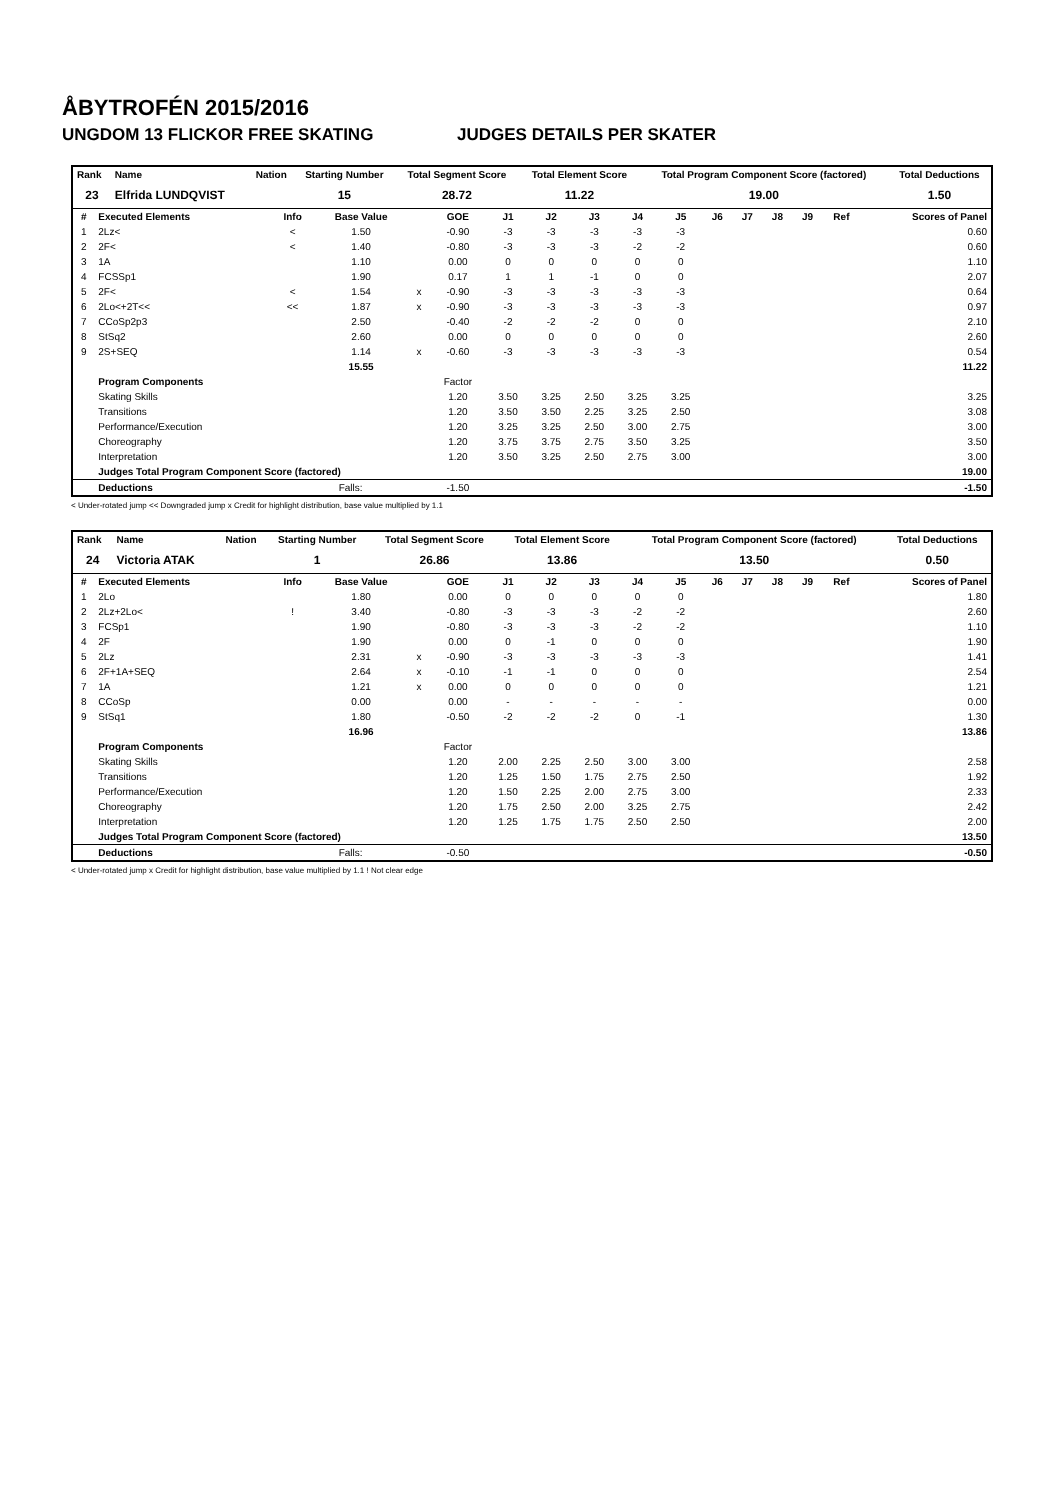ÅBYTROFÉN 2015/2016
UNGDOM 13 FLICKOR FREE SKATING JUDGES DETAILS PER SKATER
| Rank | Name | Nation | Starting Number | Total Segment Score | Total Element Score | Total Program Component Score (factored) | Total Deductions |
| --- | --- | --- | --- | --- | --- | --- | --- |
| 23 | Elfrida LUNDQVIST | | 15 | 28.72 | 11.22 | 19.00 | 1.50 |
| # | Executed Elements | Info | Base Value | | GOE | J1 | J2 | J3 | J4 | J5 | J6 | J7 | J8 | J9 | Ref | Scores of Panel |
| --- | --- | --- | --- | --- | --- | --- | --- | --- | --- | --- | --- | --- | --- | --- | --- | --- |
| 1 | 2Lz< | < | 1.50 | | -0.90 | -3 | -3 | -3 | -3 | -3 | | | | | | 0.60 |
| 2 | 2F< | < | 1.40 | | -0.80 | -3 | -3 | -3 | -2 | -2 | | | | | | 0.60 |
| 3 | 1A | | 1.10 | | 0.00 | 0 | 0 | 0 | 0 | 0 | | | | | | 1.10 |
| 4 | FCSSp1 | | 1.90 | | 0.17 | 1 | 1 | -1 | 0 | 0 | | | | | | 2.07 |
| 5 | 2F< | < | 1.54 | x | -0.90 | -3 | -3 | -3 | -3 | -3 | | | | | | 0.64 |
| 6 | 2Lo<+2T<< | << | 1.87 | x | -0.90 | -3 | -3 | -3 | -3 | -3 | | | | | | 0.97 |
| 7 | CCoSp2p3 | | 2.50 | | -0.40 | -2 | -2 | -2 | 0 | 0 | | | | | | 2.10 |
| 8 | StSq2 | | 2.60 | | 0.00 | 0 | 0 | 0 | 0 | 0 | | | | | | 2.60 |
| 9 | 2S+SEQ | | 1.14 | x | -0.60 | -3 | -3 | -3 | -3 | -3 | | | | | | 0.54 |
| | | | 15.55 | | | | | | | | | | | | | 11.22 |
| | Program Components | | | | Factor | | | | | | | | | | | |
| | Skating Skills | | | | 1.20 | 3.50 | 3.25 | 2.50 | 3.25 | 3.25 | | | | | | 3.25 |
| | Transitions | | | | 1.20 | 3.50 | 3.50 | 2.25 | 3.25 | 2.50 | | | | | | 3.08 |
| | Performance/Execution | | | | 1.20 | 3.25 | 3.25 | 2.50 | 3.00 | 2.75 | | | | | | 3.00 |
| | Choreography | | | | 1.20 | 3.75 | 3.75 | 2.75 | 3.50 | 3.25 | | | | | | 3.50 |
| | Interpretation | | | | 1.20 | 3.50 | 3.25 | 2.50 | 2.75 | 3.00 | | | | | | 3.00 |
| | Judges Total Program Component Score (factored) | | | | | | | | | | | | | | | 19.00 |
| | Deductions | Falls: | | | -1.50 | | | | | | | | | | | -1.50 |
< Under-rotated jump << Downgraded jump x Credit for highlight distribution, base value multiplied by 1.1
| Rank | Name | Nation | Starting Number | Total Segment Score | Total Element Score | Total Program Component Score (factored) | Total Deductions |
| --- | --- | --- | --- | --- | --- | --- | --- |
| 24 | Victoria ATAK | | 1 | 26.86 | 13.86 | 13.50 | 0.50 |
| # | Executed Elements | Info | Base Value | | GOE | J1 | J2 | J3 | J4 | J5 | J6 | J7 | J8 | J9 | Ref | Scores of Panel |
| --- | --- | --- | --- | --- | --- | --- | --- | --- | --- | --- | --- | --- | --- | --- | --- | --- |
| 1 | 2Lo | | 1.80 | | 0.00 | 0 | 0 | 0 | 0 | 0 | | | | | | 1.80 |
| 2 | 2Lz+2Lo< | ! | 3.40 | | -0.80 | -3 | -3 | -3 | -2 | -2 | | | | | | 2.60 |
| 3 | FCSp1 | | 1.90 | | -0.80 | -3 | -3 | -3 | -2 | -2 | | | | | | 1.10 |
| 4 | 2F | | 1.90 | | 0.00 | 0 | -1 | 0 | 0 | 0 | | | | | | 1.90 |
| 5 | 2Lz | | 2.31 | x | -0.90 | -3 | -3 | -3 | -3 | -3 | | | | | | 1.41 |
| 6 | 2F+1A+SEQ | | 2.64 | x | -0.10 | -1 | -1 | 0 | 0 | 0 | | | | | | 2.54 |
| 7 | 1A | | 1.21 | x | 0.00 | 0 | 0 | 0 | 0 | 0 | | | | | | 1.21 |
| 8 | CCoSp | | 0.00 | | 0.00 | - | - | - | - | - | | | | | | 0.00 |
| 9 | StSq1 | | 1.80 | | -0.50 | -2 | -2 | -2 | 0 | -1 | | | | | | 1.30 |
| | | | 16.96 | | | | | | | | | | | | | 13.86 |
| | Program Components | | | | Factor | | | | | | | | | | | |
| | Skating Skills | | | | 1.20 | 2.00 | 2.25 | 2.50 | 3.00 | 3.00 | | | | | | 2.58 |
| | Transitions | | | | 1.20 | 1.25 | 1.50 | 1.75 | 2.75 | 2.50 | | | | | | 1.92 |
| | Performance/Execution | | | | 1.20 | 1.50 | 2.25 | 2.00 | 2.75 | 3.00 | | | | | | 2.33 |
| | Choreography | | | | 1.20 | 1.75 | 2.50 | 2.00 | 3.25 | 2.75 | | | | | | 2.42 |
| | Interpretation | | | | 1.20 | 1.25 | 1.75 | 1.75 | 2.50 | 2.50 | | | | | | 2.00 |
| | Judges Total Program Component Score (factored) | | | | | | | | | | | | | | | 13.50 |
| | Deductions | Falls: | | | -0.50 | | | | | | | | | | | -0.50 |
< Under-rotated jump x Credit for highlight distribution, base value multiplied by 1.1 ! Not clear edge